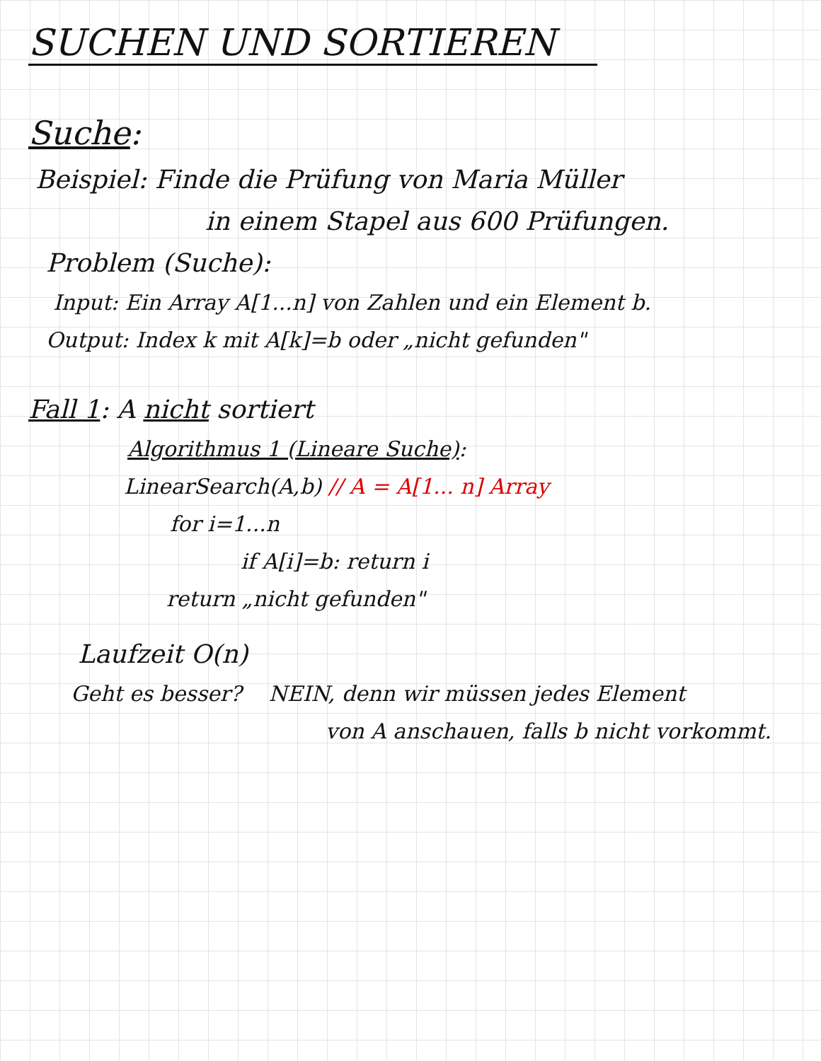SUCHEN UND SORTIEREN
Suche:
Beispiel: Finde die Prüfung von Maria Müller
in einem Stapel aus 600 Prüfungen.
Problem (Suche):
Input: Ein Array A[1...n] von Zahlen und ein Element b.
Output: Index k mit A[k]=b oder „nicht gefunden"
Fall 1: A nicht sortiert
Algorithmus 1 (Lineare Suche):
LinearSearch(A,b) // A = A[1... n] Array
for i=1...n
if A[i]=b: return i
return „nicht gefunden"
Laufzeit O(n)
Geht es besser? NEIN, denn wir müssen jedes Element
von A anschauen, falls b nicht vorkommt.